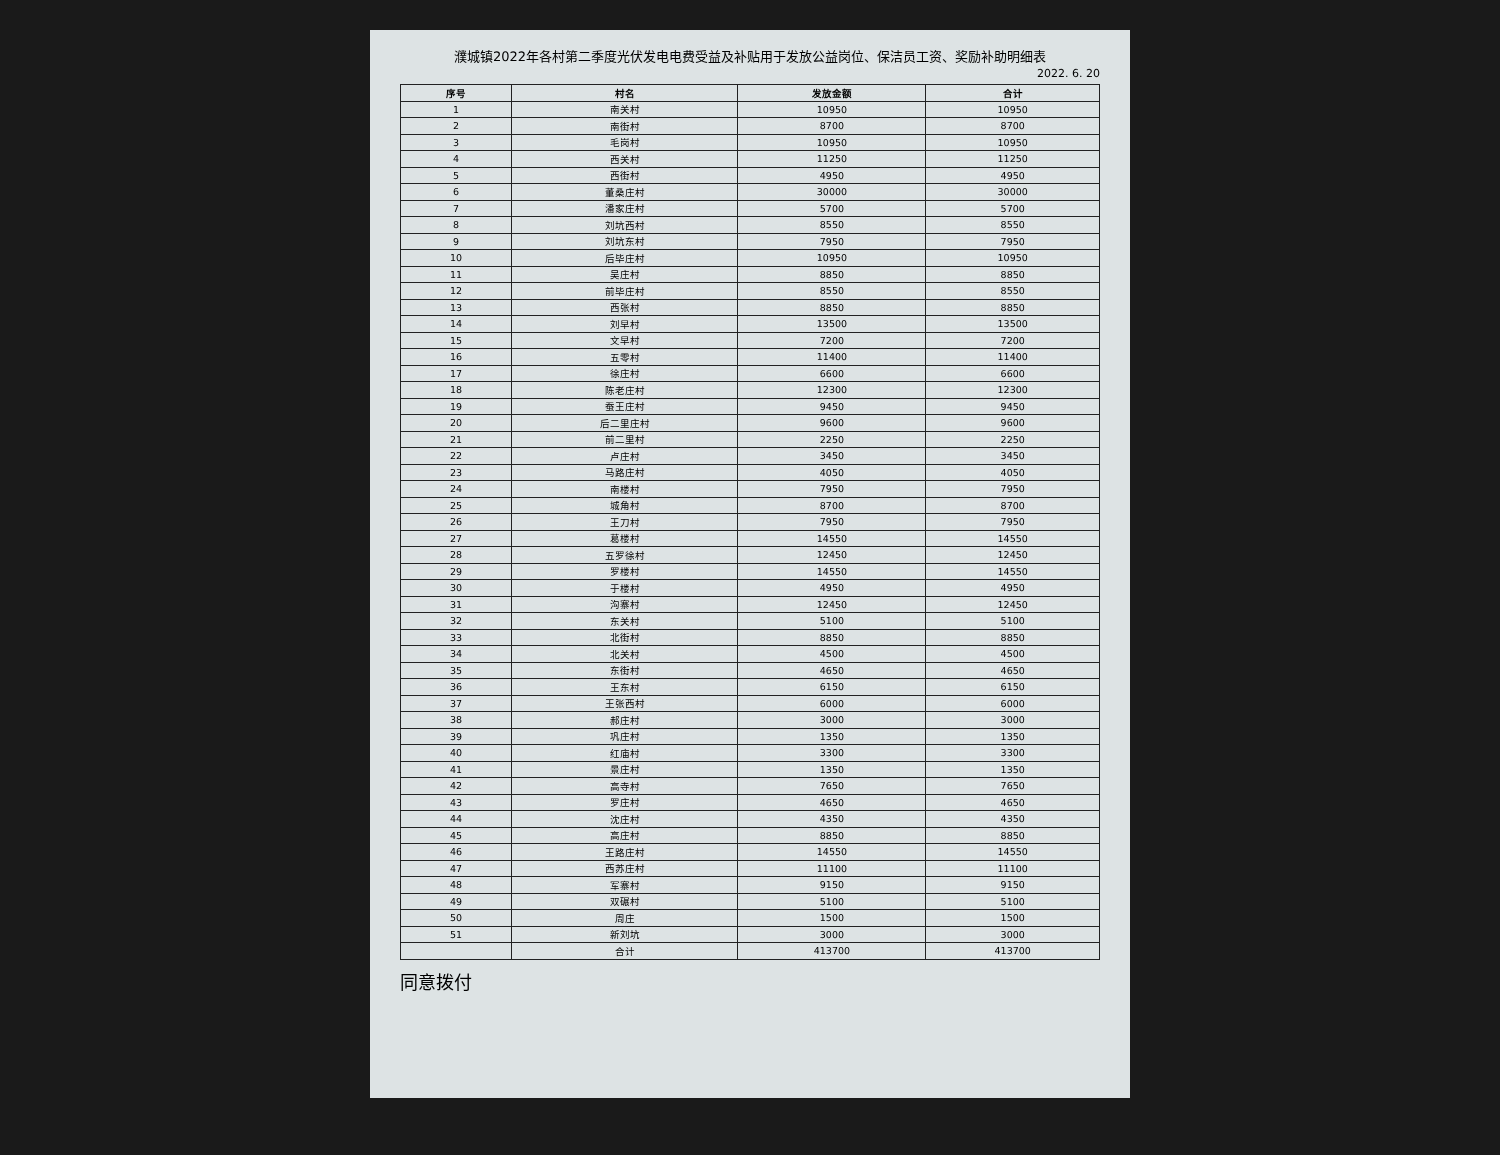濮城镇2022年各村第二季度光伏发电电费受益及补贴用于发放公益岗位、保洁员工资、奖励补助明细表
2022. 6. 20
| 序号 | 村名 | 发放金额 | 合计 |
| --- | --- | --- | --- |
| 1 | 南关村 | 10950 | 10950 |
| 2 | 南街村 | 8700 | 8700 |
| 3 | 毛岗村 | 10950 | 10950 |
| 4 | 西关村 | 11250 | 11250 |
| 5 | 西街村 | 4950 | 4950 |
| 6 | 董桑庄村 | 30000 | 30000 |
| 7 | 潘家庄村 | 5700 | 5700 |
| 8 | 刘坑西村 | 8550 | 8550 |
| 9 | 刘坑东村 | 7950 | 7950 |
| 10 | 后毕庄村 | 10950 | 10950 |
| 11 | 吴庄村 | 8850 | 8850 |
| 12 | 前毕庄村 | 8550 | 8550 |
| 13 | 西张村 | 8850 | 8850 |
| 14 | 刘早村 | 13500 | 13500 |
| 15 | 文早村 | 7200 | 7200 |
| 16 | 五零村 | 11400 | 11400 |
| 17 | 徐庄村 | 6600 | 6600 |
| 18 | 陈老庄村 | 12300 | 12300 |
| 19 | 蚕王庄村 | 9450 | 9450 |
| 20 | 后二里庄村 | 9600 | 9600 |
| 21 | 前二里村 | 2250 | 2250 |
| 22 | 卢庄村 | 3450 | 3450 |
| 23 | 马路庄村 | 4050 | 4050 |
| 24 | 南楼村 | 7950 | 7950 |
| 25 | 城角村 | 8700 | 8700 |
| 26 | 王刀村 | 7950 | 7950 |
| 27 | 葛楼村 | 14550 | 14550 |
| 28 | 五罗徐村 | 12450 | 12450 |
| 29 | 罗楼村 | 14550 | 14550 |
| 30 | 于楼村 | 4950 | 4950 |
| 31 | 沟寨村 | 12450 | 12450 |
| 32 | 东关村 | 5100 | 5100 |
| 33 | 北街村 | 8850 | 8850 |
| 34 | 北关村 | 4500 | 4500 |
| 35 | 东街村 | 4650 | 4650 |
| 36 | 王东村 | 6150 | 6150 |
| 37 | 王张西村 | 6000 | 6000 |
| 38 | 郝庄村 | 3000 | 3000 |
| 39 | 巩庄村 | 1350 | 1350 |
| 40 | 红庙村 | 3300 | 3300 |
| 41 | 景庄村 | 1350 | 1350 |
| 42 | 高寺村 | 7650 | 7650 |
| 43 | 罗庄村 | 4650 | 4650 |
| 44 | 沈庄村 | 4350 | 4350 |
| 45 | 高庄村 | 8850 | 8850 |
| 46 | 王路庄村 | 14550 | 14550 |
| 47 | 西苏庄村 | 11100 | 11100 |
| 48 | 军寨村 | 9150 | 9150 |
| 49 | 双碾村 | 5100 | 5100 |
| 50 | 周庄 | 1500 | 1500 |
| 51 | 新刘坑 | 3000 | 3000 |
| | 合计 | 413700 | 413700 |
同意拨付